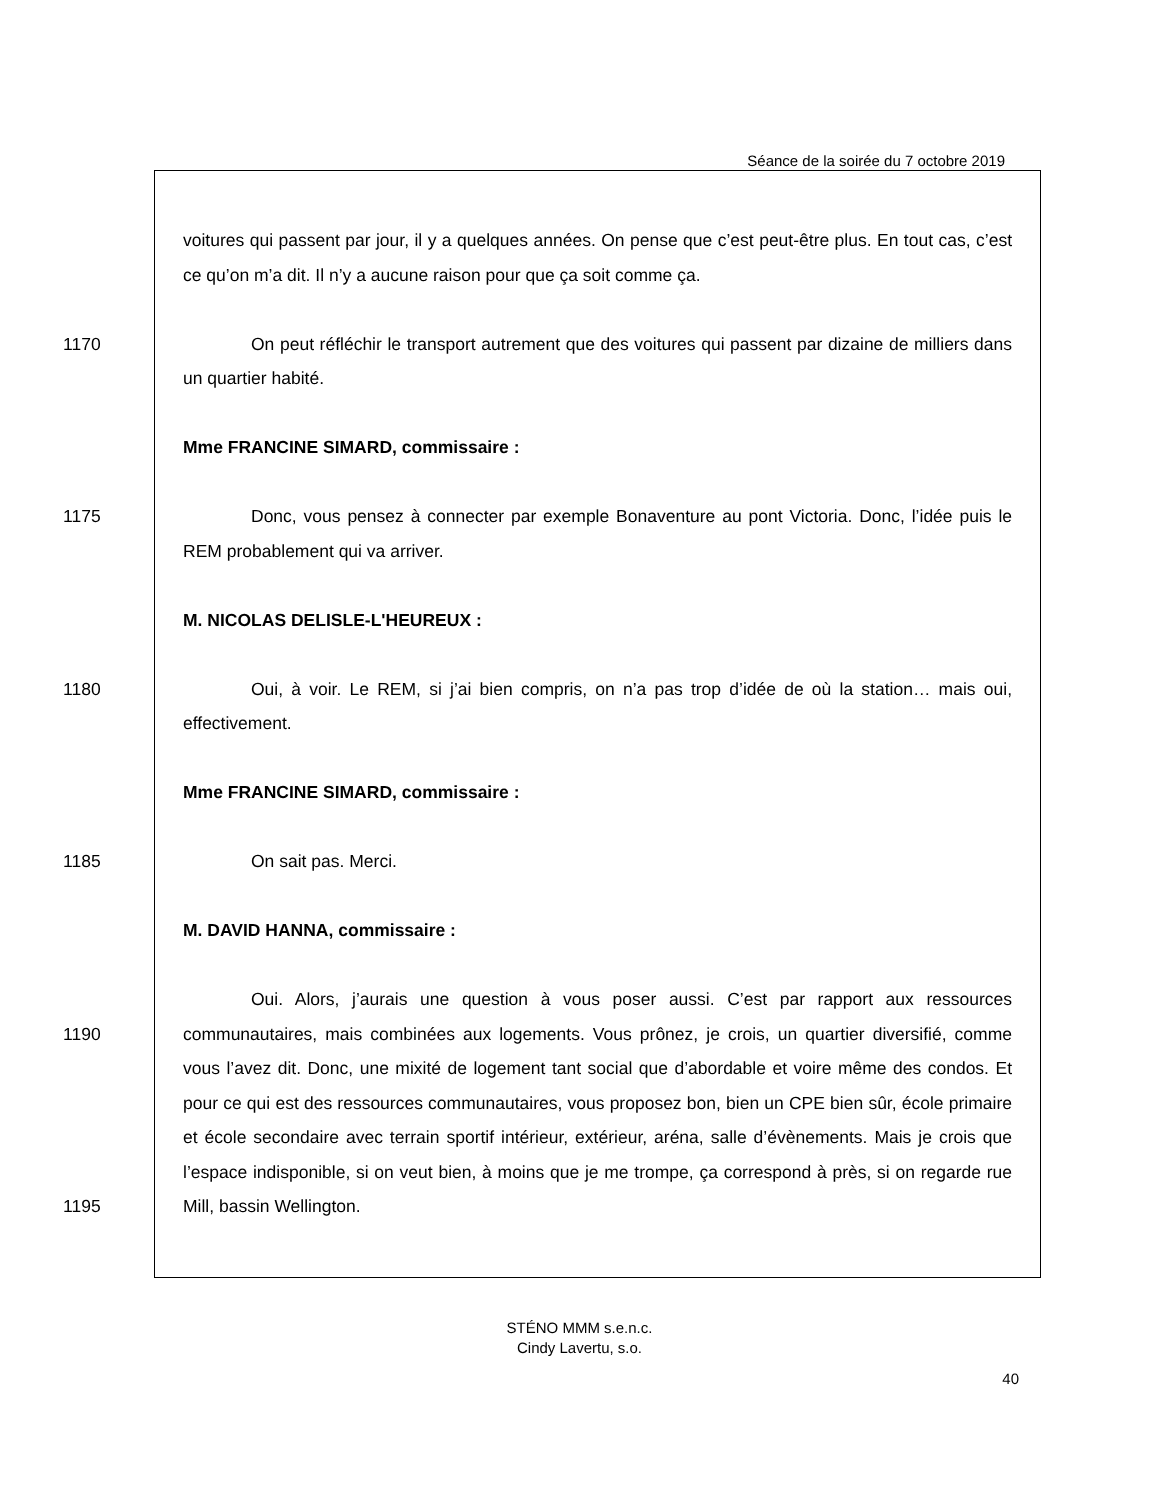Séance de la soirée du 7 octobre 2019
voitures qui passent par jour, il y a quelques années. On pense que c’est peut-être plus. En tout cas, c’est ce qu’on m’a dit. Il n’y a aucune raison pour que ça soit comme ça.
1170
On peut réfléchir le transport autrement que des voitures qui passent par dizaine de milliers dans un quartier habité.
Mme FRANCINE SIMARD, commissaire :
1175
Donc, vous pensez à connecter par exemple Bonaventure au pont Victoria. Donc, l’idée puis le REM probablement qui va arriver.
M. NICOLAS DELISLE-L'HEUREUX :
1180
Oui, à voir. Le REM, si j’ai bien compris, on n’a pas trop d’idée de où la station… mais oui, effectivement.
Mme FRANCINE SIMARD, commissaire :
1185
On sait pas. Merci.
M. DAVID HANNA, commissaire :
1190
1195
Oui. Alors, j’aurais une question à vous poser aussi. C’est par rapport aux ressources communautaires, mais combinées aux logements. Vous prônez, je crois, un quartier diversifié, comme vous l’avez dit. Donc, une mixité de logement tant social que d’abordable et voire même des condos. Et pour ce qui est des ressources communautaires, vous proposez bon, bien un CPE bien sûr, école primaire et école secondaire avec terrain sportif intérieur, extérieur, aréna, salle d’évènements. Mais je crois que l’espace indisponible, si on veut bien, à moins que je me trompe, ça correspond à près, si on regarde rue Mill, bassin Wellington.
STÉNO MMM s.e.n.c.
Cindy Lavertu, s.o.
40